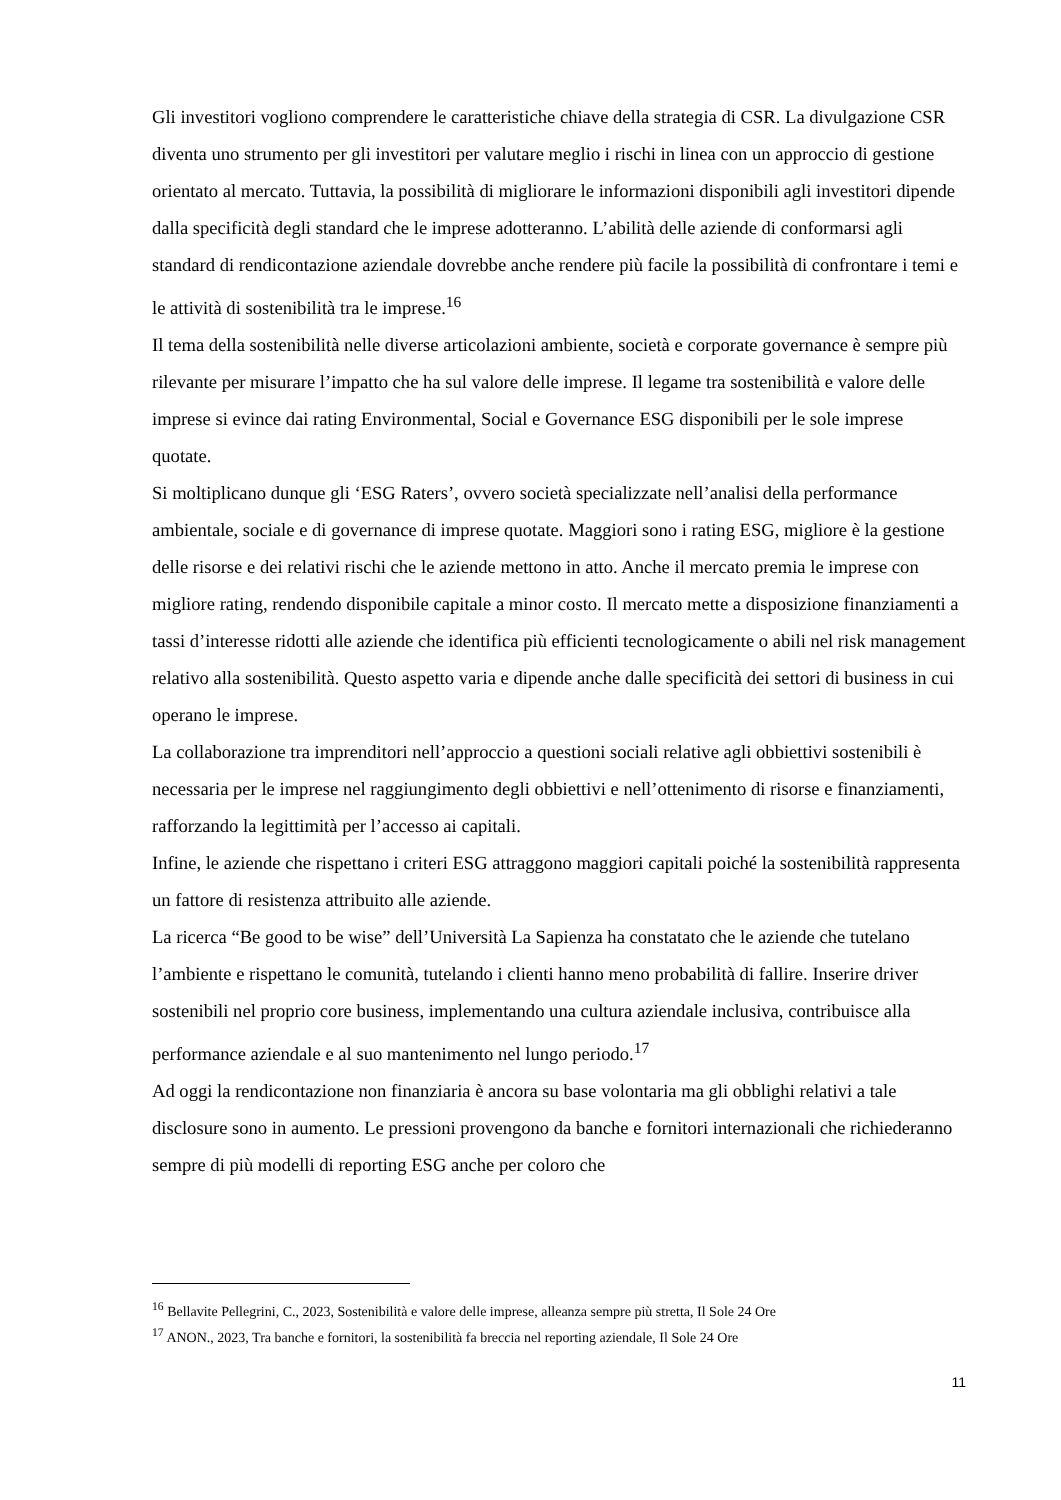Gli investitori vogliono comprendere le caratteristiche chiave della strategia di CSR. La divulgazione CSR diventa uno strumento per gli investitori per valutare meglio i rischi in linea con un approccio di gestione orientato al mercato. Tuttavia, la possibilità di migliorare le informazioni disponibili agli investitori dipende dalla specificità degli standard che le imprese adotteranno. L’abilità delle aziende di conformarsi agli standard di rendicontazione aziendale dovrebbe anche rendere più facile la possibilità di confrontare i temi e le attività di sostenibilità tra le imprese.<sup>16</sup>
Il tema della sostenibilità nelle diverse articolazioni ambiente, società e corporate governance è sempre più rilevante per misurare l’impatto che ha sul valore delle imprese. Il legame tra sostenibilità e valore delle imprese si evince dai rating Environmental, Social e Governance ESG disponibili per le sole imprese quotate.
Si moltiplicano dunque gli ‘ESG Raters’, ovvero società specializzate nell’analisi della performance ambientale, sociale e di governance di imprese quotate. Maggiori sono i rating ESG, migliore è la gestione delle risorse e dei relativi rischi che le aziende mettono in atto. Anche il mercato premia le imprese con migliore rating, rendendo disponibile capitale a minor costo. Il mercato mette a disposizione finanziamenti a tassi d’interesse ridotti alle aziende che identifica più efficienti tecnologicamente o abili nel risk management relativo alla sostenibilità. Questo aspetto varia e dipende anche dalle specificità dei settori di business in cui operano le imprese.
La collaborazione tra imprenditori nell’approccio a questioni sociali relative agli obbiettivi sostenibili è necessaria per le imprese nel raggiungimento degli obbiettivi e nell’ottenimento di risorse e finanziamenti, rafforzando la legittimità per l’accesso ai capitali.
Infine, le aziende che rispettano i criteri ESG attraggono maggiori capitali poiché la sostenibilità rappresenta un fattore di resistenza attribuito alle aziende.
La ricerca “Be good to be wise” dell’Università La Sapienza ha constatato che le aziende che tutelano l’ambiente e rispettano le comunità, tutelando i clienti hanno meno probabilità di fallire. Inserire driver sostenibili nel proprio core business, implementando una cultura aziendale inclusiva, contribuisce alla performance aziendale e al suo mantenimento nel lungo periodo.<sup>17</sup>
Ad oggi la rendicontazione non finanziaria è ancora su base volontaria ma gli obblighi relativi a tale disclosure sono in aumento. Le pressioni provengono da banche e fornitori internazionali che richiederanno sempre di più modelli di reporting ESG anche per coloro che
<sup>16</sup> Bellavite Pellegrini, C., 2023, Sostenibilità e valore delle imprese, alleanza sempre più stretta, Il Sole 24 Ore
<sup>17</sup> ANON., 2023, Tra banche e fornitori, la sostenibilità fa breccia nel reporting aziendale, Il Sole 24 Ore
11